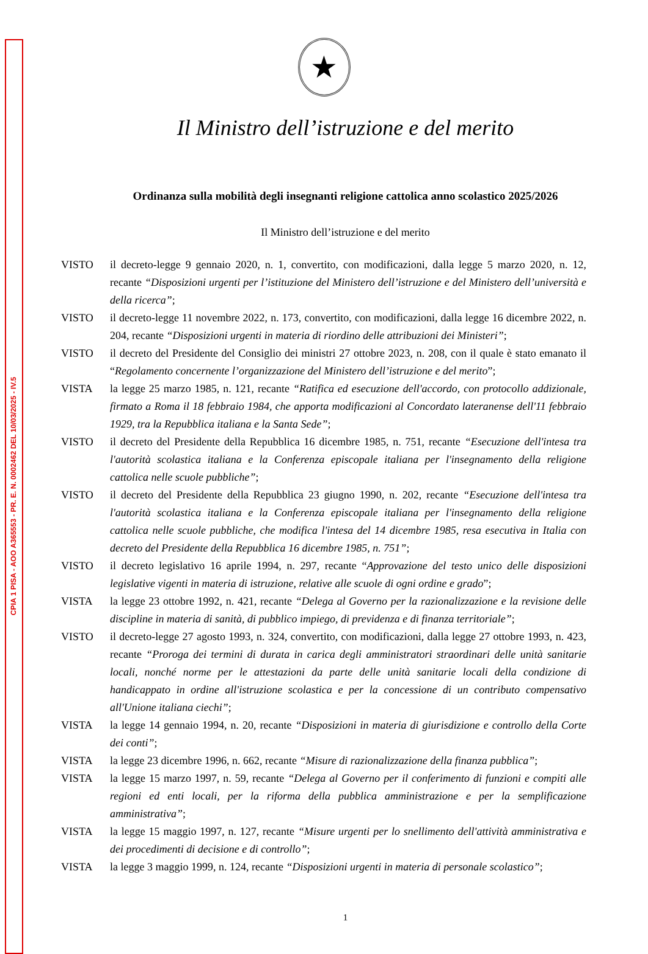CPIA 1 PISA - AOO A365553 - PR. E. N. 0002462 DEL 10/03/2025 - IV.5
★
Il Ministro dell’istruzione e del merito
Ordinanza sulla mobilità degli insegnanti religione cattolica anno scolastico 2025/2026
Il Ministro dell’istruzione e del merito
VISTO il decreto-legge 9 gennaio 2020, n. 1, convertito, con modificazioni, dalla legge 5 marzo 2020, n. 12, recante “Disposizioni urgenti per l’istituzione del Ministero dell’istruzione e del Ministero dell’università e della ricerca”;
VISTO il decreto-legge 11 novembre 2022, n. 173, convertito, con modificazioni, dalla legge 16 dicembre 2022, n. 204, recante “Disposizioni urgenti in materia di riordino delle attribuzioni dei Ministeri”;
VISTO il decreto del Presidente del Consiglio dei ministri 27 ottobre 2023, n. 208, con il quale è stato emanato il “Regolamento concernente l’organizzazione del Ministero dell’istruzione e del merito”;
VISTA la legge 25 marzo 1985, n. 121, recante “Ratifica ed esecuzione dell'accordo, con protocollo addizionale, firmato a Roma il 18 febbraio 1984, che apporta modificazioni al Concordato lateranense dell'11 febbraio 1929, tra la Repubblica italiana e la Santa Sede”;
VISTO il decreto del Presidente della Repubblica 16 dicembre 1985, n. 751, recante “Esecuzione dell'intesa tra l'autorità scolastica italiana e la Conferenza episcopale italiana per l'insegnamento della religione cattolica nelle scuole pubbliche”;
VISTO il decreto del Presidente della Repubblica 23 giugno 1990, n. 202, recante “Esecuzione dell'intesa tra l'autorità scolastica italiana e la Conferenza episcopale italiana per l'insegnamento della religione cattolica nelle scuole pubbliche, che modifica l'intesa del 14 dicembre 1985, resa esecutiva in Italia con decreto del Presidente della Repubblica 16 dicembre 1985, n. 751”;
VISTO il decreto legislativo 16 aprile 1994, n. 297, recante “Approvazione del testo unico delle disposizioni legislative vigenti in materia di istruzione, relative alle scuole di ogni ordine e grado”;
VISTA la legge 23 ottobre 1992, n. 421, recante “Delega al Governo per la razionalizzazione e la revisione delle discipline in materia di sanità, di pubblico impiego, di previdenza e di finanza territoriale”;
VISTO il decreto-legge 27 agosto 1993, n. 324, convertito, con modificazioni, dalla legge 27 ottobre 1993, n. 423, recante “Proroga dei termini di durata in carica degli amministratori straordinari delle unità sanitarie locali, nonché norme per le attestazioni da parte delle unità sanitarie locali della condizione di handicappato in ordine all'istruzione scolastica e per la concessione di un contributo compensativo all'Unione italiana ciechi”;
VISTA la legge 14 gennaio 1994, n. 20, recante “Disposizioni in materia di giurisdizione e controllo della Corte dei conti”;
VISTA la legge 23 dicembre 1996, n. 662, recante “Misure di razionalizzazione della finanza pubblica”;
VISTA la legge 15 marzo 1997, n. 59, recante “Delega al Governo per il conferimento di funzioni e compiti alle regioni ed enti locali, per la riforma della pubblica amministrazione e per la semplificazione amministrativa”;
VISTA la legge 15 maggio 1997, n. 127, recante “Misure urgenti per lo snellimento dell'attività amministrativa e dei procedimenti di decisione e di controllo”;
VISTA la legge 3 maggio 1999, n. 124, recante “Disposizioni urgenti in materia di personale scolastico”;
1